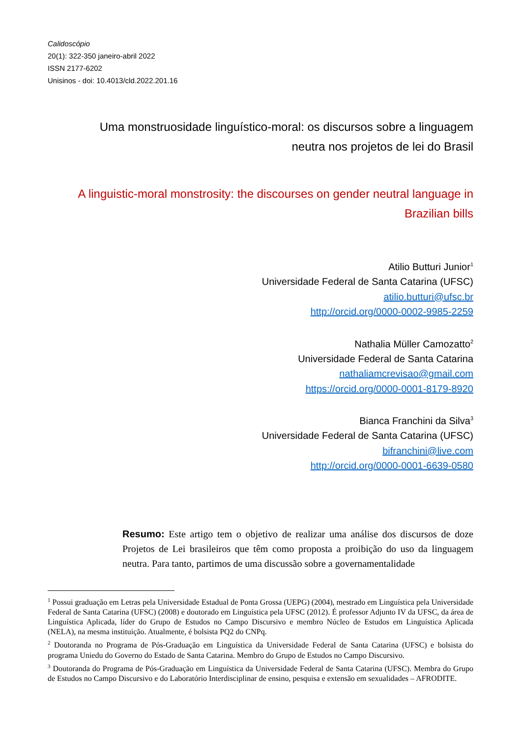Calidoscópio
20(1): 322-350 janeiro-abril 2022
ISSN 2177-6202
Unisinos - doi: 10.4013/cld.2022.201.16
Uma monstruosidade linguístico-moral: os discursos sobre a linguagem neutra nos projetos de lei do Brasil
A linguistic-moral monstrosity: the discourses on gender neutral language in Brazilian bills
Atilio Butturi Junior<sup>1</sup>
Universidade Federal de Santa Catarina (UFSC)
atilio.butturi@ufsc.br
http://orcid.org/0000-0002-9985-2259
Nathalia Müller Camozatto<sup>2</sup>
Universidade Federal de Santa Catarina
nathaliamcrevisao@gmail.com
https://orcid.org/0000-0001-8179-8920
Bianca Franchini da Silva<sup>3</sup>
Universidade Federal de Santa Catarina (UFSC)
bifranchini@live.com
http://orcid.org/0000-0001-6639-0580
Resumo: Este artigo tem o objetivo de realizar uma análise dos discursos de doze Projetos de Lei brasileiros que têm como proposta a proibição do uso da linguagem neutra. Para tanto, partimos de uma discussão sobre a governamentalidade
<sup>1</sup> Possui graduação em Letras pela Universidade Estadual de Ponta Grossa (UEPG) (2004), mestrado em Linguística pela Universidade Federal de Santa Catarina (UFSC) (2008) e doutorado em Linguística pela UFSC (2012). É professor Adjunto IV da UFSC, da área de Linguística Aplicada, líder do Grupo de Estudos no Campo Discursivo e membro Núcleo de Estudos em Linguística Aplicada (NELA), na mesma instituição. Atualmente, é bolsista PQ2 do CNPq.
<sup>2</sup> Doutoranda no Programa de Pós-Graduação em Linguística da Universidade Federal de Santa Catarina (UFSC) e bolsista do programa Uniedu do Governo do Estado de Santa Catarina. Membro do Grupo de Estudos no Campo Discursivo.
<sup>3</sup> Doutoranda do Programa de Pós-Graduação em Linguística da Universidade Federal de Santa Catarina (UFSC). Membra do Grupo de Estudos no Campo Discursivo e do Laboratório Interdisciplinar de ensino, pesquisa e extensão em sexualidades – AFRODITE.